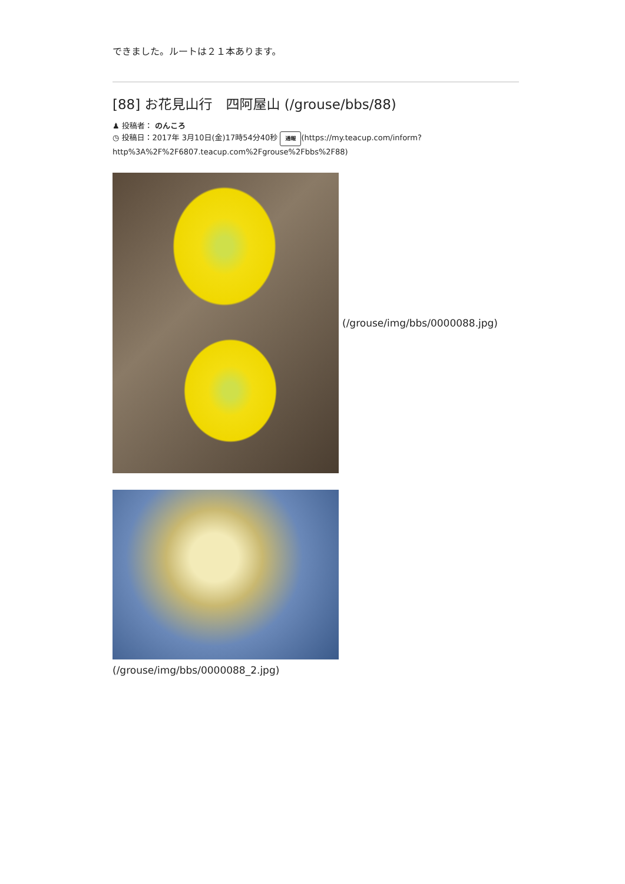できました。ルートは２１本あります。
[88] お花見山行　四阿屋山 (/grouse/bbs/88)
♟ 投稿者： のんころ
◷ 投稿日：2017年 3月10日(金)17時54分40秒 通報 (https://my.teacup.com/inform?
http%3A%2F%2F6807.teacup.com%2Fgrouse%2Fbbs%2F88)
(/grouse/img/bbs/0000088.jpg)
(/grouse/img/bbs/0000088_2.jpg)